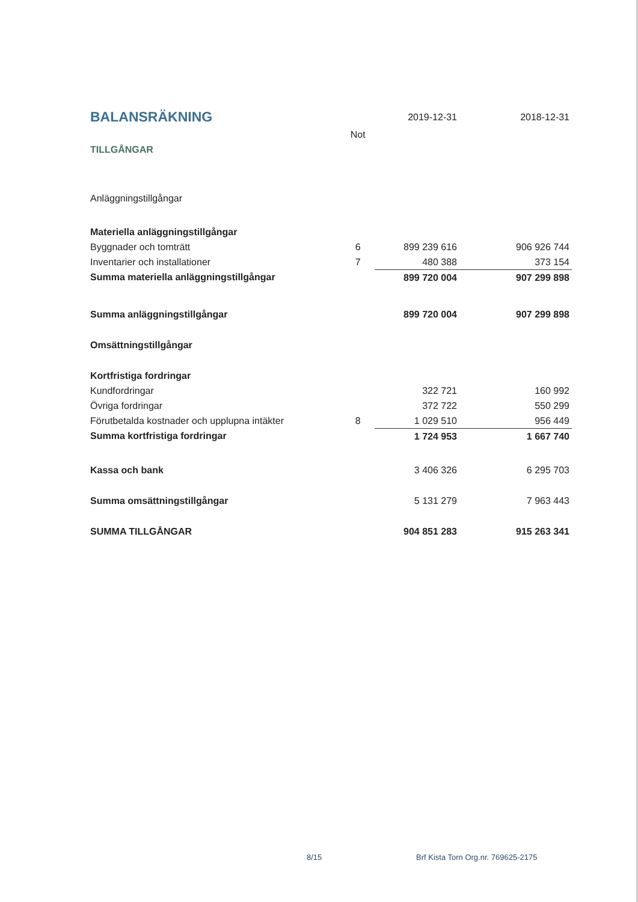| BALANSRÄKNING | | 2019-12-31 | 2018-12-31 |
| | Not | | |
| TILLGÅNGAR | | | |
| Anläggningstillgångar | | | |
| Materiella anläggningstillgångar | | | |
| Byggnader och tomträtt | 6 | 899 239 616 | 906 926 744 |
| Inventarier och installationer | 7 | 480 388 | 373 154 |
| Summa materiella anläggningstillgångar | | 899 720 004 | 907 299 898 |
| Summa anläggningstillgångar | | 899 720 004 | 907 299 898 |
| Omsättningstillgångar | | | |
| Kortfristiga fordringar | | | |
| Kundfordringar | | 322 721 | 160 992 |
| Övriga fordringar | | 372 722 | 550 299 |
| Förutbetalda kostnader och upplupna intäkter | 8 | 1 029 510 | 956 449 |
| Summa kortfristiga fordringar | | 1 724 953 | 1 667 740 |
| Kassa och bank | | 3 406 326 | 6 295 703 |
| Summa omsättningstillgångar | | 5 131 279 | 7 963 443 |
| SUMMA TILLGÅNGAR | | 904 851 283 | 915 263 341 |
8/15 Brf Kista Torn Org.nr. 769625-2175